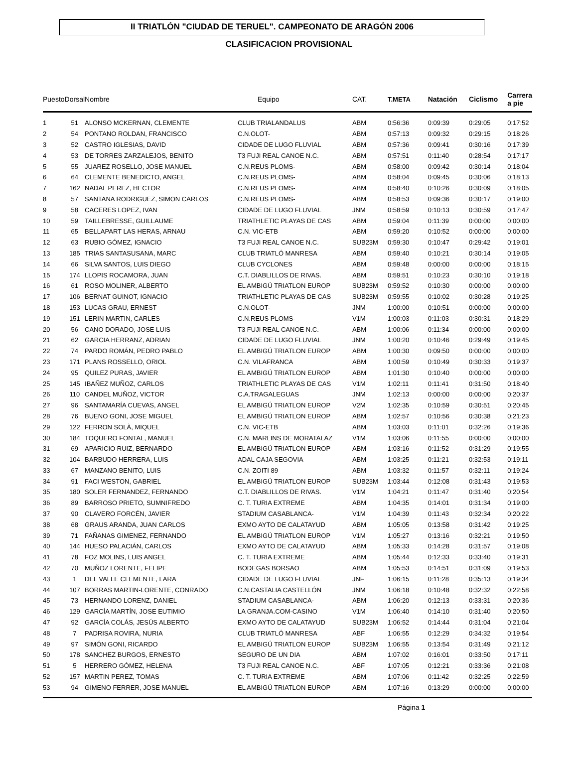II TRIATLÓN "CIUDAD DE TERUEL". CAMPEONATO DE ARAGÓN 2006
CLASIFICACION PROVISIONAL
| Puesto | Dorsal | Nombre | Equipo | CAT. | T.META | Natación | Ciclismo | Carrera a pie |
| --- | --- | --- | --- | --- | --- | --- | --- | --- |
| 1 | 51 | ALONSO MCKERNAN, CLEMENTE | CLUB TRIALANDALUS | ABM | 0:56:36 | 0:09:39 | 0:29:05 | 0:17:52 |
| 2 | 54 | PONTANO ROLDAN, FRANCISCO | C.N.OLOT- | ABM | 0:57:13 | 0:09:32 | 0:29:15 | 0:18:26 |
| 3 | 52 | CASTRO IGLESIAS, DAVID | CIDADE DE LUGO FLUVIAL | ABM | 0:57:36 | 0:09:41 | 0:30:16 | 0:17:39 |
| 4 | 53 | DE TORRES ZARZALEJOS, BENITO | T3 FUJI REAL CANOE N.C. | ABM | 0:57:51 | 0:11:40 | 0:28:54 | 0:17:17 |
| 5 | 55 | JUAREZ ROSELLO, JOSE MANUEL | C.N.REUS PLOMS- | ABM | 0:58:00 | 0:09:42 | 0:30:14 | 0:18:04 |
| 6 | 64 | CLEMENTE BENEDICTO, ANGEL | C.N.REUS PLOMS- | ABM | 0:58:04 | 0:09:45 | 0:30:06 | 0:18:13 |
| 7 | 162 | NADAL PEREZ, HECTOR | C.N.REUS PLOMS- | ABM | 0:58:40 | 0:10:26 | 0:30:09 | 0:18:05 |
| 8 | 57 | SANTANA RODRIGUEZ, SIMON CARLOS | C.N.REUS PLOMS- | ABM | 0:58:53 | 0:09:36 | 0:30:17 | 0:19:00 |
| 9 | 58 | CACERES LOPEZ, IVAN | CIDADE DE LUGO FLUVIAL | JNM | 0:58:59 | 0:10:13 | 0:30:59 | 0:17:47 |
| 10 | 59 | TAILLEBRESSE, GUILLAUME | TRIATHLETIC PLAYAS DE CAS | ABM | 0:59:04 | 0:11:39 | 0:00:00 | 0:00:00 |
| 11 | 65 | BELLAPART LAS HERAS, ARNAU | C.N. VIC-ETB | ABM | 0:59:20 | 0:10:52 | 0:00:00 | 0:00:00 |
| 12 | 63 | RUBIO GÓMEZ, IGNACIO | T3 FUJI REAL CANOE N.C. | SUB23M | 0:59:30 | 0:10:47 | 0:29:42 | 0:19:01 |
| 13 | 185 | TRIAS SANTASUSANA, MARC | CLUB TRIATLÓ MANRESA | ABM | 0:59:40 | 0:10:21 | 0:30:14 | 0:19:05 |
| 14 | 66 | SILVA SANTOS, LUIS DIEGO | CLUB CYCLONES | ABM | 0:59:48 | 0:00:00 | 0:00:00 | 0:18:15 |
| 15 | 174 | LLOPIS ROCAMORA, JUAN | C.T. DIABLILLOS DE RIVAS. | ABM | 0:59:51 | 0:10:23 | 0:30:10 | 0:19:18 |
| 16 | 61 | ROSO MOLINER, ALBERTO | EL AMBIGÚ TRIATLON EUROP | SUB23M | 0:59:52 | 0:10:30 | 0:00:00 | 0:00:00 |
| 17 | 106 | BERNAT GUINOT, IGNACIO | TRIATHLETIC PLAYAS DE CAS | SUB23M | 0:59:55 | 0:10:02 | 0:30:28 | 0:19:25 |
| 18 | 153 | LUCAS GRAU, ERNEST | C.N.OLOT- | JNM | 1:00:00 | 0:10:51 | 0:00:00 | 0:00:00 |
| 19 | 151 | LERIN MARTIN, CARLES | C.N.REUS PLOMS- | V1M | 1:00:03 | 0:11:03 | 0:30:31 | 0:18:29 |
| 20 | 56 | CANO DORADO, JOSE LUIS | T3 FUJI REAL CANOE N.C. | ABM | 1:00:06 | 0:11:34 | 0:00:00 | 0:00:00 |
| 21 | 62 | GARCIA HERRANZ, ADRIAN | CIDADE DE LUGO FLUVIAL | JNM | 1:00:20 | 0:10:46 | 0:29:49 | 0:19:45 |
| 22 | 74 | PARDO ROMÁN, PEDRO PABLO | EL AMBIGÚ TRIATLON EUROP | ABM | 1:00:30 | 0:09:50 | 0:00:00 | 0:00:00 |
| 23 | 171 | PLANS ROSSELLO, ORIOL | C.N. VILAFRANCA | ABM | 1:00:59 | 0:10:49 | 0:30:33 | 0:19:37 |
| 24 | 95 | QUILEZ PURAS, JAVIER | EL AMBIGÚ TRIATLON EUROP | ABM | 1:01:30 | 0:10:40 | 0:00:00 | 0:00:00 |
| 25 | 145 | IBAÑEZ MUÑOZ, CARLOS | TRIATHLETIC PLAYAS DE CAS | V1M | 1:02:11 | 0:11:41 | 0:31:50 | 0:18:40 |
| 26 | 110 | CANDEL MUÑOZ, VICTOR | C.A.TRAGALEGUAS | JNM | 1:02:13 | 0:00:00 | 0:00:00 | 0:20:37 |
| 27 | 96 | SANTAMARÍA CUEVAS, ANGEL | EL AMBIGÚ TRIATLON EUROP | V2M | 1:02:35 | 0:10:59 | 0:30:51 | 0:20:45 |
| 28 | 76 | BUENO GONI, JOSE MIGUEL | EL AMBIGÚ TRIATLON EUROP | ABM | 1:02:57 | 0:10:56 | 0:30:38 | 0:21:23 |
| 29 | 122 | FERRON SOLÀ, MIQUEL | C.N. VIC-ETB | ABM | 1:03:03 | 0:11:01 | 0:32:26 | 0:19:36 |
| 30 | 184 | TOQUERO FONTAL, MANUEL | C.N. MARLINS DE MORATALAZ | V1M | 1:03:06 | 0:11:55 | 0:00:00 | 0:00:00 |
| 31 | 69 | APARICIO RUIZ, BERNARDO | EL AMBIGÚ TRIATLON EUROP | ABM | 1:03:16 | 0:11:52 | 0:31:29 | 0:19:55 |
| 32 | 104 | BARBUDO HERRERA, LUIS | ADAL CAJA SEGOVIA | ABM | 1:03:25 | 0:11:21 | 0:32:53 | 0:19:11 |
| 33 | 67 | MANZANO BENITO, LUIS | C.N. ZOITI 89 | ABM | 1:03:32 | 0:11:57 | 0:32:11 | 0:19:24 |
| 34 | 91 | FACI WESTON, GABRIEL | EL AMBIGÚ TRIATLON EUROP | SUB23M | 1:03:44 | 0:12:08 | 0:31:43 | 0:19:53 |
| 35 | 180 | SOLER FERNANDEZ, FERNANDO | C.T. DIABLILLOS DE RIVAS. | V1M | 1:04:21 | 0:11:47 | 0:31:40 | 0:20:54 |
| 36 | 89 | BARROSO PRIETO, SUMNIFREDO | C. T. TURIA EXTREME | ABM | 1:04:35 | 0:14:01 | 0:31:34 | 0:19:00 |
| 37 | 90 | CLAVERO FORCÉN, JAVIER | STADIUM CASABLANCA- | V1M | 1:04:39 | 0:11:43 | 0:32:34 | 0:20:22 |
| 38 | 68 | GRAUS ARANDA, JUAN CARLOS | EXMO AYTO DE CALATAYUD | ABM | 1:05:05 | 0:13:58 | 0:31:42 | 0:19:25 |
| 39 | 71 | FAÑANAS GIMENEZ, FERNANDO | EL AMBIGÚ TRIATLON EUROP | V1M | 1:05:27 | 0:13:16 | 0:32:21 | 0:19:50 |
| 40 | 144 | HUESO PALACIÁN, CARLOS | EXMO AYTO DE CALATAYUD | ABM | 1:05:33 | 0:14:28 | 0:31:57 | 0:19:08 |
| 41 | 78 | FOZ MOLINS, LUIS ANGEL | C. T. TURIA EXTREME | ABM | 1:05:44 | 0:12:33 | 0:33:40 | 0:19:31 |
| 42 | 70 | MUÑOZ LORENTE, FELIPE | BODEGAS BORSAO | ABM | 1:05:53 | 0:14:51 | 0:31:09 | 0:19:53 |
| 43 | 1 | DEL VALLE CLEMENTE, LARA | CIDADE DE LUGO FLUVIAL | JNF | 1:06:15 | 0:11:28 | 0:35:13 | 0:19:34 |
| 44 | 107 | BORRAS MARTIN-LORENTE, CONRADO | C.N.CASTALIA CASTELLÓN | JNM | 1:06:18 | 0:10:48 | 0:32:32 | 0:22:58 |
| 45 | 73 | HERNANDO LORENZ, DANIEL | STADIUM CASABLANCA- | ABM | 1:06:20 | 0:12:13 | 0:33:31 | 0:20:36 |
| 46 | 129 | GARCÍA MARTÍN, JOSE EUTIMIO | LA GRANJA.COM-CASINO | V1M | 1:06:40 | 0:14:10 | 0:31:40 | 0:20:50 |
| 47 | 92 | GARCÍA COLÁS, JESÚS ALBERTO | EXMO AYTO DE CALATAYUD | SUB23M | 1:06:52 | 0:14:44 | 0:31:04 | 0:21:04 |
| 48 | 7 | PADRISA ROVIRA, NURIA | CLUB TRIATLÓ MANRESA | ABF | 1:06:55 | 0:12:29 | 0:34:32 | 0:19:54 |
| 49 | 97 | SIMÓN GONI, RICARDO | EL AMBIGÚ TRIATLON EUROP | SUB23M | 1:06:55 | 0:13:54 | 0:31:49 | 0:21:12 |
| 50 | 178 | SANCHEZ BURGOS, ERNESTO | SEGURO DE UN DIA | ABM | 1:07:02 | 0:16:01 | 0:33:50 | 0:17:11 |
| 51 | 5 | HERRERO GÓMEZ, HELENA | T3 FUJI REAL CANOE N.C. | ABF | 1:07:05 | 0:12:21 | 0:33:36 | 0:21:08 |
| 52 | 157 | MARTIN PEREZ, TOMAS | C. T. TURIA EXTREME | ABM | 1:07:06 | 0:11:42 | 0:32:25 | 0:22:59 |
| 53 | 94 | GIMENO FERRER, JOSE MANUEL | EL AMBIGÚ TRIATLON EUROP | ABM | 1:07:16 | 0:13:29 | 0:00:00 | 0:00:00 |
Página 1